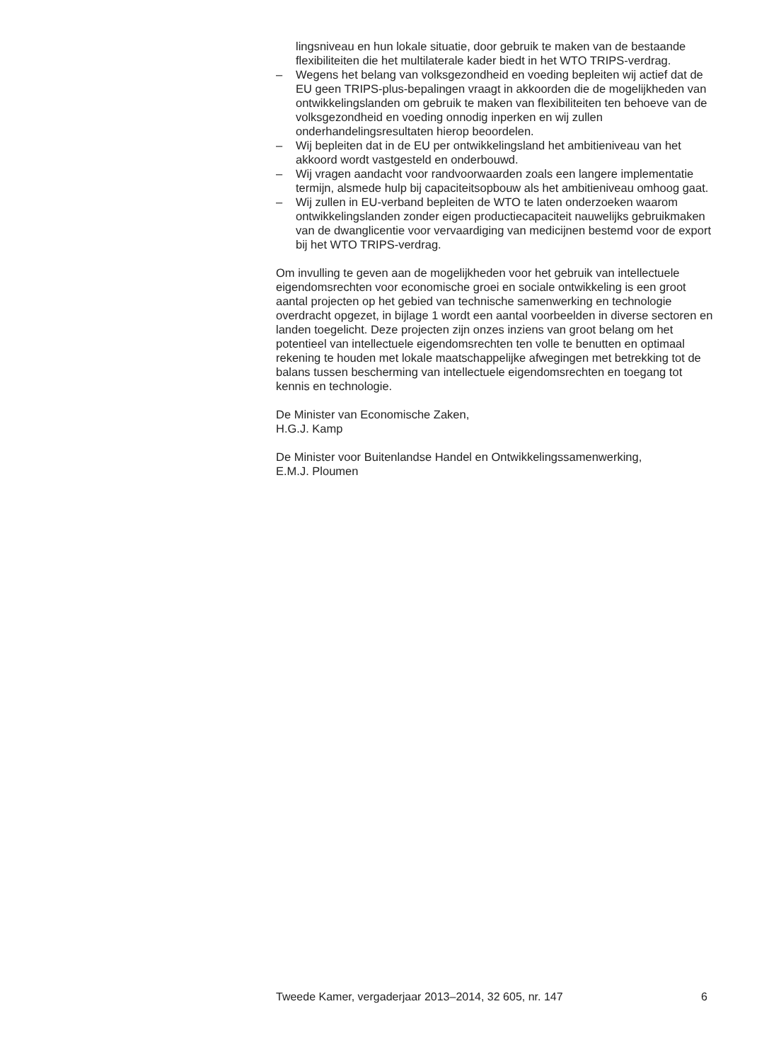lingsniveau en hun lokale situatie, door gebruik te maken van de bestaande flexibiliteiten die het multilaterale kader biedt in het WTO TRIPS-verdrag.
– Wegens het belang van volksgezondheid en voeding bepleiten wij actief dat de EU geen TRIPS-plus-bepalingen vraagt in akkoorden die de mogelijkheden van ontwikkelingslanden om gebruik te maken van flexibiliteiten ten behoeve van de volksgezondheid en voeding onnodig inperken en wij zullen onderhandelingsresultaten hierop beoordelen.
– Wij bepleiten dat in de EU per ontwikkelingsland het ambitieniveau van het akkoord wordt vastgesteld en onderbouwd.
– Wij vragen aandacht voor randvoorwaarden zoals een langere implementatie termijn, alsmede hulp bij capaciteitsopbouw als het ambitieniveau omhoog gaat.
– Wij zullen in EU-verband bepleiten de WTO te laten onderzoeken waarom ontwikkelingslanden zonder eigen productiecapaciteit nauwelijks gebruikmaken van de dwanglicentie voor vervaardiging van medicijnen bestemd voor de export bij het WTO TRIPS-verdrag.
Om invulling te geven aan de mogelijkheden voor het gebruik van intellectuele eigendomsrechten voor economische groei en sociale ontwikkeling is een groot aantal projecten op het gebied van technische samenwerking en technologie overdracht opgezet, in bijlage 1 wordt een aantal voorbeelden in diverse sectoren en landen toegelicht. Deze projecten zijn onzes inziens van groot belang om het potentieel van intellectuele eigendomsrechten ten volle te benutten en optimaal rekening te houden met lokale maatschappelijke afwegingen met betrekking tot de balans tussen bescherming van intellectuele eigendomsrechten en toegang tot kennis en technologie.
De Minister van Economische Zaken,
H.G.J. Kamp
De Minister voor Buitenlandse Handel en Ontwikkelingssamenwerking,
E.M.J. Ploumen
Tweede Kamer, vergaderjaar 2013–2014, 32 605, nr. 147 6